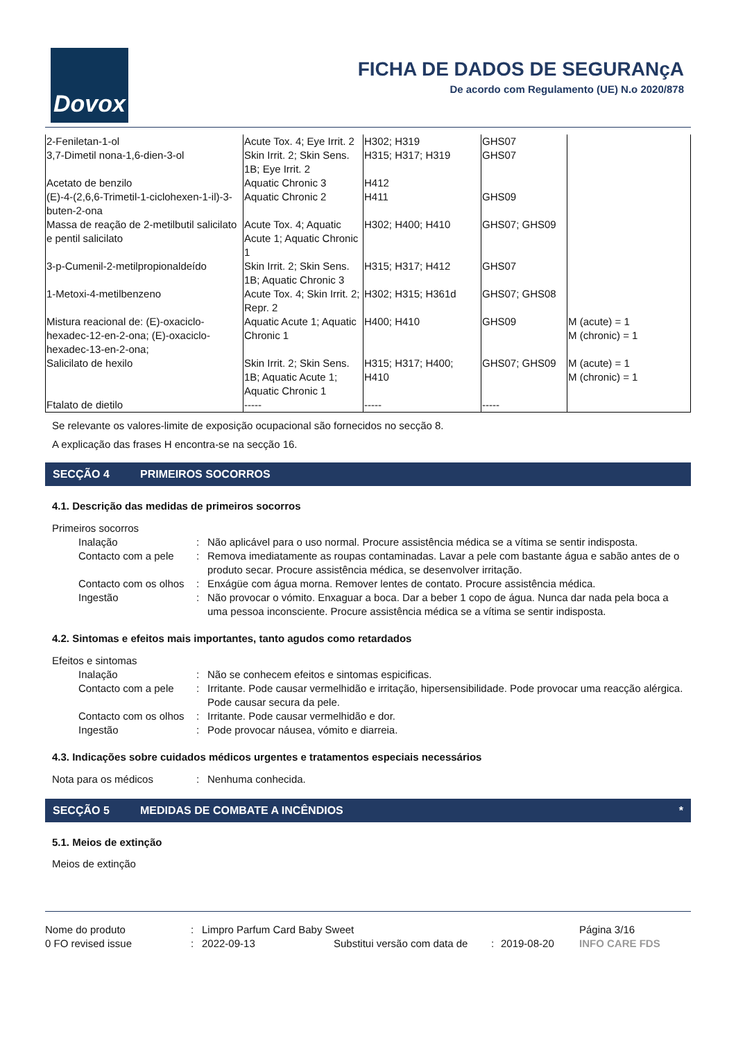Dovox
FICHA DE DADOS DE SEGURANçA
De acordo com Regulamento (UE) N.o 2020/878
| 2-Feniletan-1-ol | Acute Tox. 4; Eye Irrit. 2 | H302; H319 | GHS07 | |
| 3,7-Dimetil nona-1,6-dien-3-ol | Skin Irrit. 2; Skin Sens. 1B; Eye Irrit. 2 | H315; H317; H319 | GHS07 | |
| Acetato de benzilo | Aquatic Chronic 3 | H412 | | |
| (E)-4-(2,6,6-Trimetil-1-ciclohexen-1-il)-3-buten-2-ona | Aquatic Chronic 2 | H411 | GHS09 | |
| Massa de reação de 2-metilbutil salicilato e pentil salicilato | Acute Tox. 4; Aquatic Acute 1; Aquatic Chronic 1 | H302; H400; H410 | GHS07; GHS09 | |
| 3-p-Cumenil-2-metilpropionaldeído | Skin Irrit. 2; Skin Sens. 1B; Aquatic Chronic 3 | H315; H317; H412 | GHS07 | |
| 1-Metoxi-4-metilbenzeno | Acute Tox. 4; Skin Irrit. 2; Repr. 2 | H302; H315; H361d | GHS07; GHS08 | |
| Mistura reacional de: (E)-oxaciclo-hexadec-12-en-2-ona; (E)-oxaciclo-hexadec-13-en-2-ona; | Aquatic Acute 1; Aquatic Chronic 1 | H400; H410 | GHS09 | M (acute) = 1 M (chronic) = 1 |
| Salicilato de hexilo | Skin Irrit. 2; Skin Sens. 1B; Aquatic Acute 1; Aquatic Chronic 1 | H315; H317; H400; H410 | GHS07; GHS09 | M (acute) = 1 M (chronic) = 1 |
| Ftalato de dietilo | ----- | ----- | ----- | |
Se relevante os valores-limite de exposição ocupacional são fornecidos no secção 8.
A explicação das frases H encontra-se na secção 16.
SECÇÃO 4 PRIMEIROS SOCORROS
4.1. Descrição das medidas de primeiros socorros
Primeiros socorros
Inalação
:
Não aplicável para o uso normal. Procure assistência médica se a vítima se sentir indisposta.
Contacto com a pele
:
Remova imediatamente as roupas contaminadas. Lavar a pele com bastante água e sabão antes de o produto secar. Procure assistência médica, se desenvolver irritação.
Contacto com os olhos
:
Enxágüe com água morna. Remover lentes de contato. Procure assistência médica.
Ingestão
:
Não provocar o vómito. Enxaguar a boca. Dar a beber 1 copo de água. Nunca dar nada pela boca a uma pessoa inconsciente. Procure assistência médica se a vítima se sentir indisposta.
4.2. Sintomas e efeitos mais importantes, tanto agudos como retardados
Efeitos e sintomas
Inalação
:
Não se conhecem efeitos e sintomas espicificas.
Contacto com a pele
:
Irritante. Pode causar vermelhidão e irritação, hipersensibilidade. Pode provocar uma reacção alérgica. Pode causar secura da pele.
Contacto com os olhos
:
Irritante. Pode causar vermelhidão e dor.
Ingestão
:
Pode provocar náusea, vómito e diarreia.
4.3. Indicações sobre cuidados médicos urgentes e tratamentos especiais necessários
Nota para os médicos
:
Nenhuma conhecida.
SECÇÃO 5 MEDIDAS DE COMBATE A INCÊNDIOS *
5.1. Meios de extinção
Meios de extinção
Nome do produto
:
Limpro Parfum Card Baby Sweet
Página 3/16
0 FO revised issue
:
2022-09-13
Substitui versão com data de
:
2019-08-20
INFO CARE FDS